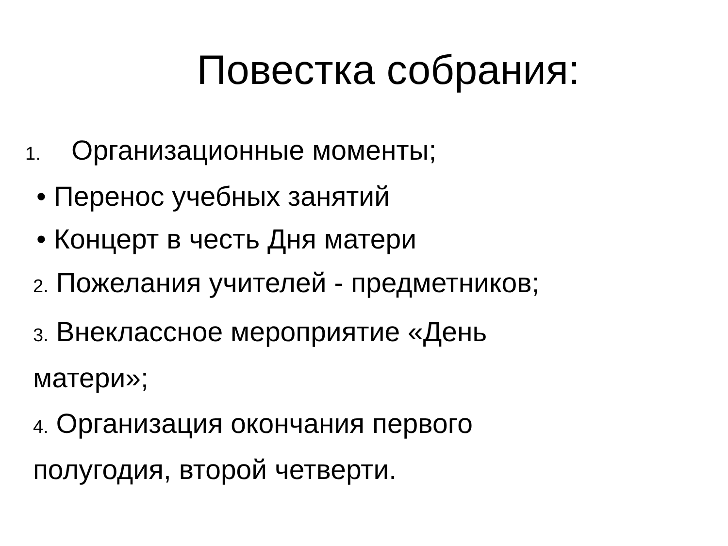Повестка собрания:
1. Организационные моменты;
• Перенос учебных занятий
• Концерт в честь Дня матери
2. Пожелания учителей - предметников;
3. Внеклассное мероприятие «День
матери»;
4. Организация окончания первого
полугодия, второй четверти.